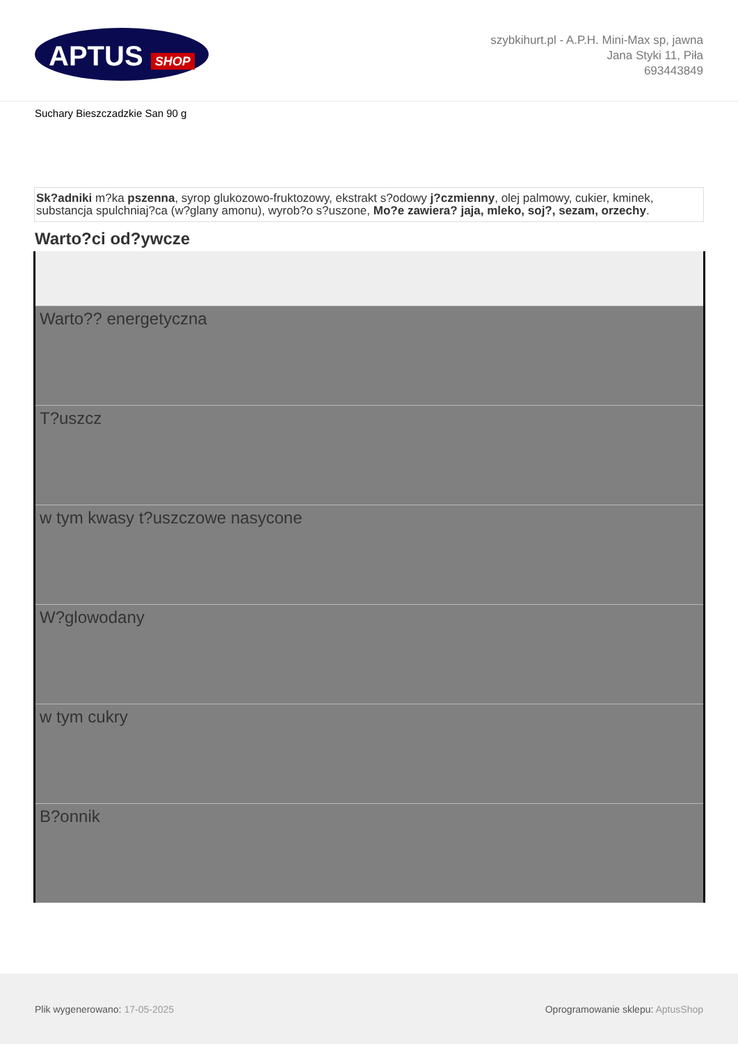APTUS SHOP
szybkihurt.pl - A.P.H. Mini-Max sp, jawna
Jana Styki 11, Piła
693443849
Suchary Bieszczadzkie San 90 g
Sk?adniki m?ka pszenna, syrop glukozowo-fruktozowy, ekstrakt s?odowy j?czmienny, olej palmowy, cukier, kminek, substancja spulchniaj?ca (w?glany amonu), wyrob?o s?uszone, Mo?e zawiera? jaja, mleko, soj?, sezam, orzechy.
Warto?ci od?ywcze
| Warto?? energetyczna |
| T?uszcz |
| w tym kwasy t?uszczowe nasycone |
| W?glowodany |
| w tym cukry |
| B?onnik |
Plik wygenerowano: 17-05-2025
Oprogramowanie sklepu: AptusShop